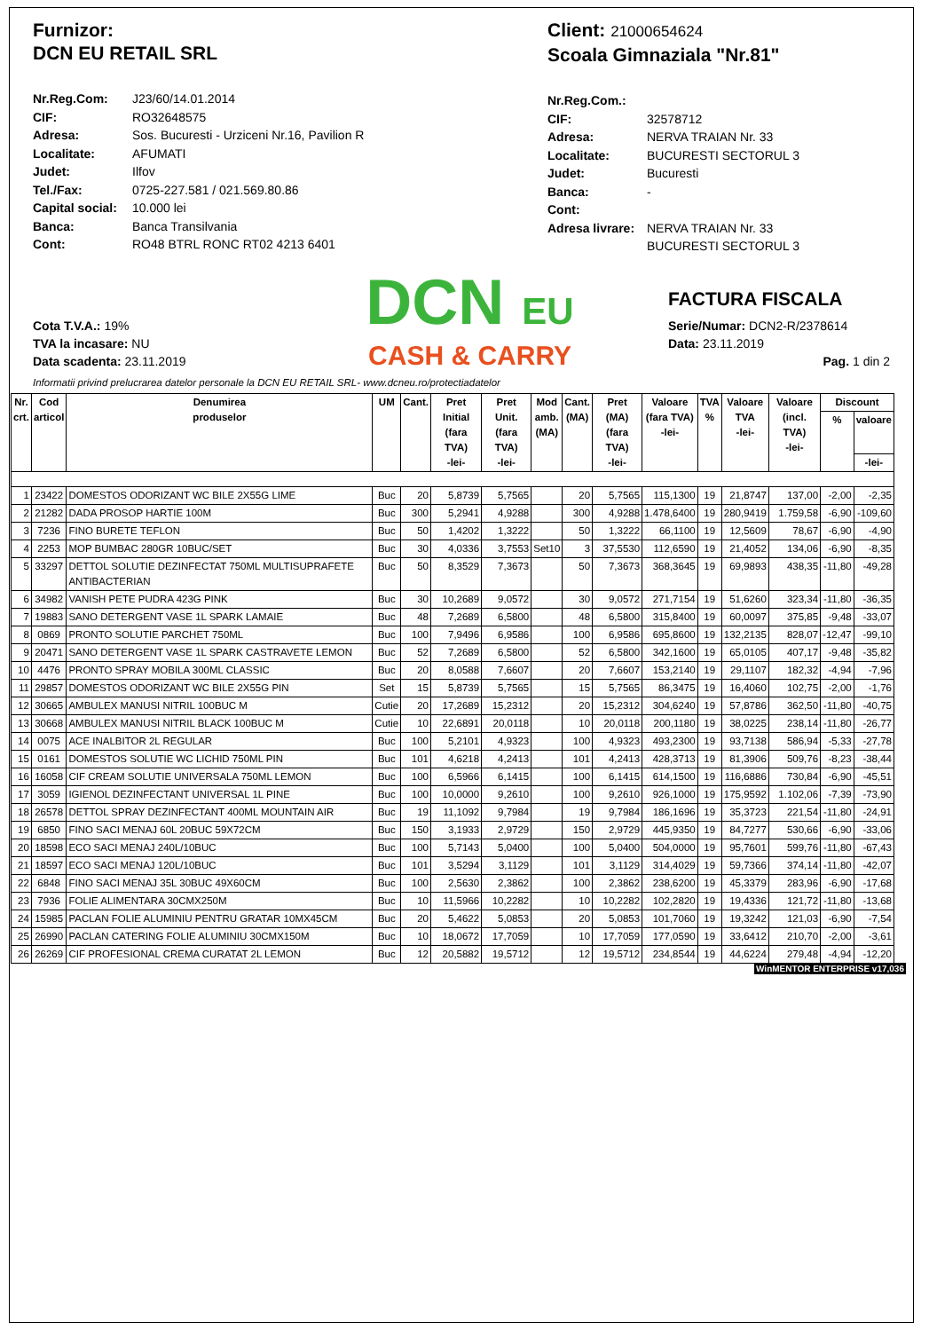Furnizor:
DCN EU RETAIL SRL
Nr.Reg.Com: J23/60/14.01.2014 CIF: RO32648575 Adresa: Sos. Bucuresti - Urziceni Nr.16, Pavilion R Localitate: AFUMATI Judet: Ilfov Tel./Fax: 0725-227.581 / 021.569.80.86 Capital social: 10.000 lei Banca: Banca Transilvania Cont: RO48 BTRL RONC RT02 4213 6401
Client: 21000654624
Scoala Gimnaziala "Nr.81"
Nr.Reg.Com.: CIF: 32578712 Adresa: NERVA TRAIAN Nr. 33 Localitate: BUCURESTI SECTORUL 3 Judet: Bucuresti Banca: - Cont: Adresa livrare: NERVA TRAIAN Nr. 33
BUCURESTI SECTORUL 3
Cota T.V.A.: 19%
TVA la incasare: NU
Data scadenta: 23.11.2019
DCN EU
CASH & CARRY
FACTURA FISCALA
Serie/Numar: DCN2-R/2378614
Data: 23.11.2019
Pag. 1 din 2
Informatii privind prelucrarea datelor personale la DCN EU RETAIL SRL- www.dcneu.ro/protectiadatelor
| Nr. crt. | Cod articol | Denumirea produselor | UM | Cant. | Pret Initial (fara TVA) -lei- | Pret Unit. (fara TVA) -lei- | Mod amb. (MA) | Cant. (MA) | Pret (MA) (fara TVA) -lei- | Valoare (fara TVA) -lei- | TVA % | Valoare TVA -lei- | Valoare (incl. TVA) -lei- | Discount | |
| --- | --- | --- | --- | --- | --- | --- | --- | --- | --- | --- | --- | --- | --- | --- | --- |
| | | | | | | | | | | | | | | % | valoare |
| | | | | | | | | | | | | | | | -lei- |
| 1 | 23422 | DOMESTOS ODORIZANT WC BILE 2X55G LIME | Buc | 20 | 5,8739 | 5,7565 | | 20 | 5,7565 | 115,1300 | 19 | 21,8747 | 137,00 | -2,00 | -2,35 |
| 2 | 21282 | DADA PROSOP HARTIE 100M | Buc | 300 | 5,2941 | 4,9288 | | 300 | 4,9288 | 1.478,6400 | 19 | 280,9419 | 1.759,58 | -6,90 | -109,60 |
| 3 | 7236 | FINO BURETE TEFLON | Buc | 50 | 1,4202 | 1,3222 | | 50 | 1,3222 | 66,1100 | 19 | 12,5609 | 78,67 | -6,90 | -4,90 |
| 4 | 2253 | MOP BUMBAC 280GR 10BUC/SET | Buc | 30 | 4,0336 | 3,7553 | Set10 | 3 | 37,5530 | 112,6590 | 19 | 21,4052 | 134,06 | -6,90 | -8,35 |
| 5 | 33297 | DETTOL SOLUTIE DEZINFECTAT 750ML MULTISUPRAFETE ANTIBACTERIAN | Buc | 50 | 8,3529 | 7,3673 | | 50 | 7,3673 | 368,3645 | 19 | 69,9893 | 438,35 | -11,80 | -49,28 |
| 6 | 34982 | VANISH PETE PUDRA 423G PINK | Buc | 30 | 10,2689 | 9,0572 | | 30 | 9,0572 | 271,7154 | 19 | 51,6260 | 323,34 | -11,80 | -36,35 |
| 7 | 19883 | SANO DETERGENT VASE 1L SPARK LAMAIE | Buc | 48 | 7,2689 | 6,5800 | | 48 | 6,5800 | 315,8400 | 19 | 60,0097 | 375,85 | -9,48 | -33,07 |
| 8 | 0869 | PRONTO SOLUTIE PARCHET 750ML | Buc | 100 | 7,9496 | 6,9586 | | 100 | 6,9586 | 695,8600 | 19 | 132,2135 | 828,07 | -12,47 | -99,10 |
| 9 | 20471 | SANO DETERGENT VASE 1L SPARK CASTRAVETE LEMON | Buc | 52 | 7,2689 | 6,5800 | | 52 | 6,5800 | 342,1600 | 19 | 65,0105 | 407,17 | -9,48 | -35,82 |
| 10 | 4476 | PRONTO SPRAY MOBILA 300ML CLASSIC | Buc | 20 | 8,0588 | 7,6607 | | 20 | 7,6607 | 153,2140 | 19 | 29,1107 | 182,32 | -4,94 | -7,96 |
| 11 | 29857 | DOMESTOS ODORIZANT WC BILE 2X55G PIN | Set | 15 | 5,8739 | 5,7565 | | 15 | 5,7565 | 86,3475 | 19 | 16,4060 | 102,75 | -2,00 | -1,76 |
| 12 | 30665 | AMBULEX MANUSI NITRIL 100BUC M | Cutie | 20 | 17,2689 | 15,2312 | | 20 | 15,2312 | 304,6240 | 19 | 57,8786 | 362,50 | -11,80 | -40,75 |
| 13 | 30668 | AMBULEX MANUSI NITRIL BLACK 100BUC M | Cutie | 10 | 22,6891 | 20,0118 | | 10 | 20,0118 | 200,1180 | 19 | 38,0225 | 238,14 | -11,80 | -26,77 |
| 14 | 0075 | ACE INALBITOR 2L REGULAR | Buc | 100 | 5,2101 | 4,9323 | | 100 | 4,9323 | 493,2300 | 19 | 93,7138 | 586,94 | -5,33 | -27,78 |
| 15 | 0161 | DOMESTOS SOLUTIE WC LICHID 750ML PIN | Buc | 101 | 4,6218 | 4,2413 | | 101 | 4,2413 | 428,3713 | 19 | 81,3906 | 509,76 | -8,23 | -38,44 |
| 16 | 16058 | CIF CREAM SOLUTIE UNIVERSALA 750ML LEMON | Buc | 100 | 6,5966 | 6,1415 | | 100 | 6,1415 | 614,1500 | 19 | 116,6886 | 730,84 | -6,90 | -45,51 |
| 17 | 3059 | IGIENOL DEZINFECTANT UNIVERSAL 1L PINE | Buc | 100 | 10,0000 | 9,2610 | | 100 | 9,2610 | 926,1000 | 19 | 175,9592 | 1.102,06 | -7,39 | -73,90 |
| 18 | 26578 | DETTOL SPRAY DEZINFECTANT 400ML MOUNTAIN AIR | Buc | 19 | 11,1092 | 9,7984 | | 19 | 9,7984 | 186,1696 | 19 | 35,3723 | 221,54 | -11,80 | -24,91 |
| 19 | 6850 | FINO SACI MENAJ 60L 20BUC 59X72CM | Buc | 150 | 3,1933 | 2,9729 | | 150 | 2,9729 | 445,9350 | 19 | 84,7277 | 530,66 | -6,90 | -33,06 |
| 20 | 18598 | ECO SACI MENAJ 240L/10BUC | Buc | 100 | 5,7143 | 5,0400 | | 100 | 5,0400 | 504,0000 | 19 | 95,7601 | 599,76 | -11,80 | -67,43 |
| 21 | 18597 | ECO SACI MENAJ 120L/10BUC | Buc | 101 | 3,5294 | 3,1129 | | 101 | 3,1129 | 314,4029 | 19 | 59,7366 | 374,14 | -11,80 | -42,07 |
| 22 | 6848 | FINO SACI MENAJ 35L 30BUC 49X60CM | Buc | 100 | 2,5630 | 2,3862 | | 100 | 2,3862 | 238,6200 | 19 | 45,3379 | 283,96 | -6,90 | -17,68 |
| 23 | 7936 | FOLIE ALIMENTARA 30CMX250M | Buc | 10 | 11,5966 | 10,2282 | | 10 | 10,2282 | 102,2820 | 19 | 19,4336 | 121,72 | -11,80 | -13,68 |
| 24 | 15985 | PACLAN FOLIE ALUMINIU PENTRU GRATAR 10MX45CM | Buc | 20 | 5,4622 | 5,0853 | | 20 | 5,0853 | 101,7060 | 19 | 19,3242 | 121,03 | -6,90 | -7,54 |
| 25 | 26990 | PACLAN CATERING FOLIE ALUMINIU 30CMX150M | Buc | 10 | 18,0672 | 17,7059 | | 10 | 17,7059 | 177,0590 | 19 | 33,6412 | 210,70 | -2,00 | -3,61 |
| 26 | 26269 | CIF PROFESIONAL CREMA CURATAT 2L LEMON | Buc | 12 | 20,5882 | 19,5712 | | 12 | 19,5712 | 234,8544 | 19 | 44,6224 | 279,48 | -4,94 | -12,20 |
WinMENTOR ENTERPRISE v17,036